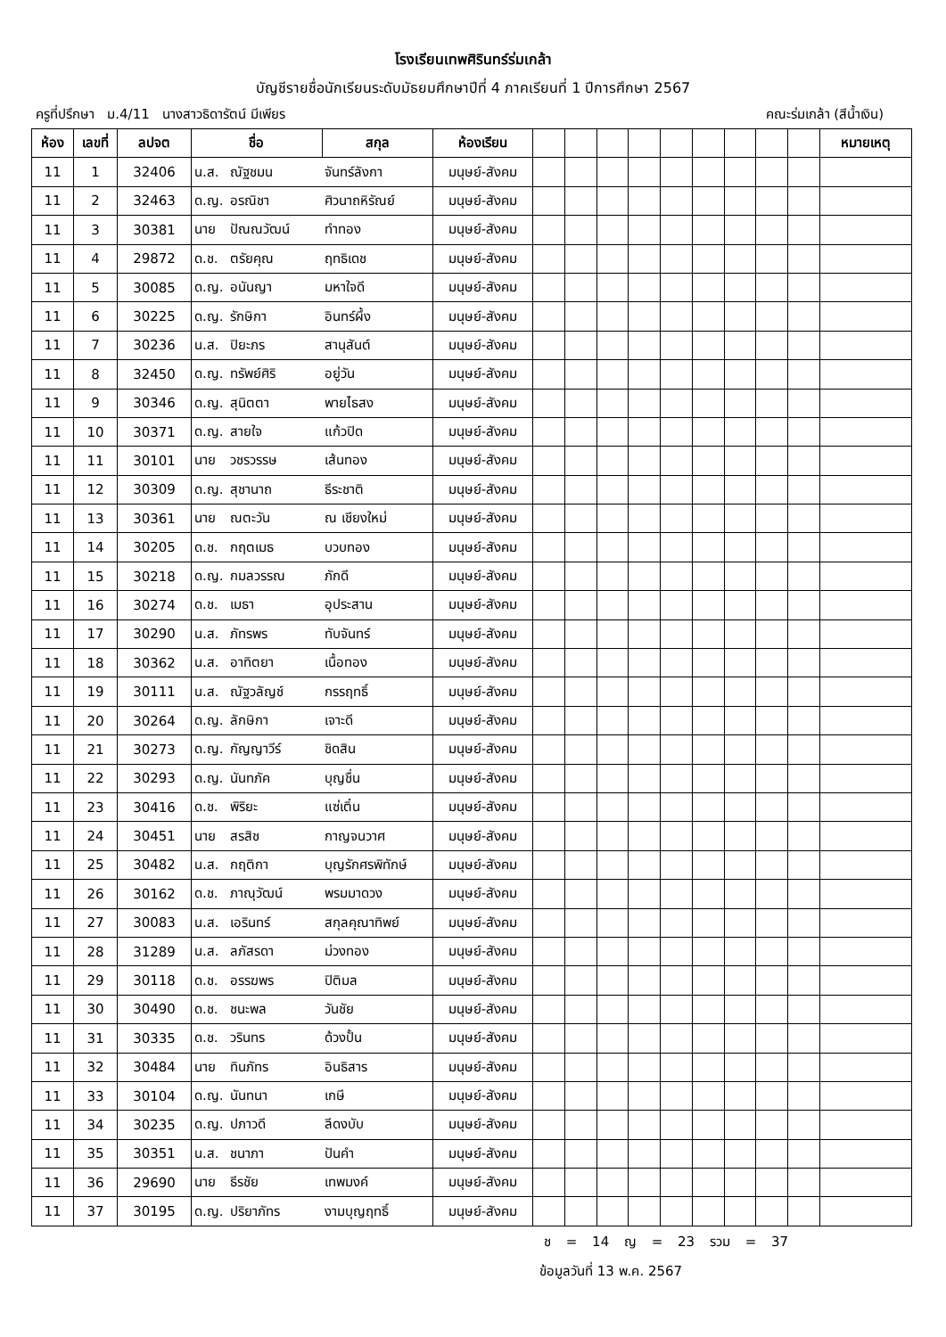โรงเรียนเทพศิรินทร์ร่มเกล้า
บัญชีรายชื่อนักเรียนระดับมัธยมศึกษาปีที่ 4 ภาคเรียนที่ 1 ปีการศึกษา 2567
ครูที่ปรึกษา ม.4/11 นางสาวธิดารัตน์ มีเพียร คณะร่มเกล้า (สีน้ำเงิน)
| ห้อง | เลขที่ | ลปจต | ชื่อ | | สกุล | ห้องเรียน | | | | | | | | | | หมายเหตุ |
| --- | --- | --- | --- | --- | --- | --- | --- | --- | --- | --- | --- | --- | --- | --- | --- | --- |
| 11 | 1 | 32406 | น.ส. | ณัฐชมน | จันทร์ลังกา | มนุษย์-สังคม | | | | | | | | | | |
| 11 | 2 | 32463 | ด.ญ. | อรณิชา | ศิวนาถหิรัณย์ | มนุษย์-สังคม | | | | | | | | | | |
| 11 | 3 | 30381 | นาย | ปัณณวัฒน์ | ทำทอง | มนุษย์-สังคม | | | | | | | | | | |
| 11 | 4 | 29872 | ด.ช. | ตรัยคุณ | ฤทธิเดช | มนุษย์-สังคม | | | | | | | | | | |
| 11 | 5 | 30085 | ด.ญ. | อนันญา | มหาใจดี | มนุษย์-สังคม | | | | | | | | | | |
| 11 | 6 | 30225 | ด.ญ. | รักษิกา | อินทร์ผึ้ง | มนุษย์-สังคม | | | | | | | | | | |
| 11 | 7 | 30236 | น.ส. | ปิยะภร | สานุสันต์ | มนุษย์-สังคม | | | | | | | | | | |
| 11 | 8 | 32450 | ด.ญ. | ทรัพย์ศิริ | อยู่วัน | มนุษย์-สังคม | | | | | | | | | | |
| 11 | 9 | 30346 | ด.ญ. | สุนิตตา | พายไธสง | มนุษย์-สังคม | | | | | | | | | | |
| 11 | 10 | 30371 | ด.ญ. | สายใจ | แก้วปิด | มนุษย์-สังคม | | | | | | | | | | |
| 11 | 11 | 30101 | นาย | วชรวรรษ | เส้นทอง | มนุษย์-สังคม | | | | | | | | | | |
| 11 | 12 | 30309 | ด.ญ. | สุชานาถ | ธีระชาติ | มนุษย์-สังคม | | | | | | | | | | |
| 11 | 13 | 30361 | นาย | ณตะวัน | ณ เชียงใหม่ | มนุษย์-สังคม | | | | | | | | | | |
| 11 | 14 | 30205 | ด.ช. | กฤตเมธ | บวบทอง | มนุษย์-สังคม | | | | | | | | | | |
| 11 | 15 | 30218 | ด.ญ. | กมลวรรณ | ภักดี | มนุษย์-สังคม | | | | | | | | | | |
| 11 | 16 | 30274 | ด.ช. | เมธา | อุประสาน | มนุษย์-สังคม | | | | | | | | | | |
| 11 | 17 | 30290 | น.ส. | ภัทรพร | ทับจันทร์ | มนุษย์-สังคม | | | | | | | | | | |
| 11 | 18 | 30362 | น.ส. | อาทิตยา | เนื้อทอง | มนุษย์-สังคม | | | | | | | | | | |
| 11 | 19 | 30111 | น.ส. | ณัฐวลัญช์ | กรรฤทธิ์ | มนุษย์-สังคม | | | | | | | | | | |
| 11 | 20 | 30264 | ด.ญ. | ลักษิกา | เจาะดี | มนุษย์-สังคม | | | | | | | | | | |
| 11 | 21 | 30273 | ด.ญ. | กัญญาวีร์ | ชิดสิน | มนุษย์-สังคม | | | | | | | | | | |
| 11 | 22 | 30293 | ด.ญ. | นันทภัค | บุญชื่น | มนุษย์-สังคม | | | | | | | | | | |
| 11 | 23 | 30416 | ด.ช. | พิริยะ | แซ่เติ๋น | มนุษย์-สังคม | | | | | | | | | | |
| 11 | 24 | 30451 | นาย | สรสิช | กาญจนวาศ | มนุษย์-สังคม | | | | | | | | | | |
| 11 | 25 | 30482 | น.ส. | กฤติกา | บุญรักศรพิทักษ์ | มนุษย์-สังคม | | | | | | | | | | |
| 11 | 26 | 30162 | ด.ช. | ภาณุวัฒน์ | พรมมาดวง | มนุษย์-สังคม | | | | | | | | | | |
| 11 | 27 | 30083 | น.ส. | เอรินทร์ | สกุลคุณาทิพย์ | มนุษย์-สังคม | | | | | | | | | | |
| 11 | 28 | 31289 | น.ส. | ลภัสรดา | ม่วงทอง | มนุษย์-สังคม | | | | | | | | | | |
| 11 | 29 | 30118 | ด.ช. | อรรฆพร | ปิติมล | มนุษย์-สังคม | | | | | | | | | | |
| 11 | 30 | 30490 | ด.ช. | ชนะพล | วันชัย | มนุษย์-สังคม | | | | | | | | | | |
| 11 | 31 | 30335 | ด.ช. | วรินทร | ด้วงปั้น | มนุษย์-สังคม | | | | | | | | | | |
| 11 | 32 | 30484 | นาย | ทินภัทร | อินธิสาร | มนุษย์-สังคม | | | | | | | | | | |
| 11 | 33 | 30104 | ด.ญ. | นันทนา | เกษี | มนุษย์-สังคม | | | | | | | | | | |
| 11 | 34 | 30235 | ด.ญ. | ปภาวดี | ลีดงบับ | มนุษย์-สังคม | | | | | | | | | | |
| 11 | 35 | 30351 | น.ส. | ชนาภา | ปันคำ | มนุษย์-สังคม | | | | | | | | | | |
| 11 | 36 | 29690 | นาย | ธีรชัย | เทพมงค์ | มนุษย์-สังคม | | | | | | | | | | |
| 11 | 37 | 30195 | ด.ญ. | ปริยาภัทร | งามบุญฤทธิ์ | มนุษย์-สังคม | | | | | | | | | | |
ช = 14 ญ = 23 รวม = 37
ข้อมูลวันที่ 13 พ.ค. 2567